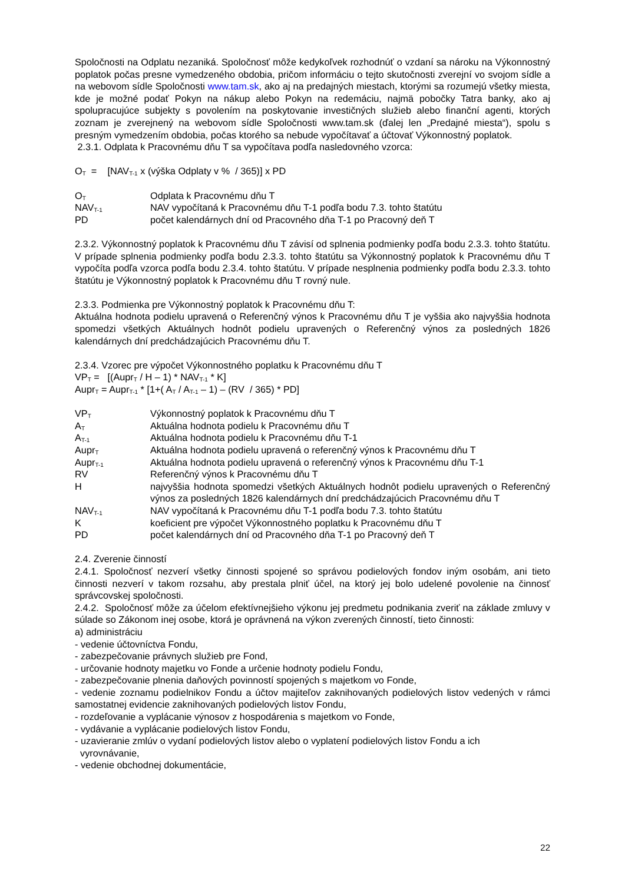Spoločnosti na Odplatu nezaniká. Spoločnosť môže kedykoľvek rozhodnúť o vzdaní sa nároku na Výkonnostný poplatok počas presne vymedzeného obdobia, pričom informáciu o tejto skutočnosti zverejní vo svojom sídle a na webovom sídle Spoločnosti www.tam.sk, ako aj na predajných miestach, ktorými sa rozumejú všetky miesta, kde je možné podať Pokyn na nákup alebo Pokyn na redemáciu, najmä pobočky Tatra banky, ako aj spolupracujúce subjekty s povolením na poskytovanie investičných služieb alebo finanční agenti, ktorých zoznam je zverejnený na webovom sídle Spoločnosti www.tam.sk (ďalej len „Predajné miesta“), spolu s presným vymedzením obdobia, počas ktorého sa nebude vypočítavať a účtovať Výkonnostný poplatok.
2.3.1. Odplata k Pracovnému dňu T sa vypočítava podľa nasledovného vzorca:
O<sub>T</sub> = [NAV<sub>T-1</sub> x (výška Odplaty v % / 365)] x PD
O<sub>T</sub> Odplata k Pracovnému dňu T
NAV<sub>T-1</sub> NAV vypočítaná k Pracovnému dňu T-1 podľa bodu 7.3. tohto štatútu
PD počet kalendárnych dní od Pracovného dňa T-1 po Pracovný deň T
2.3.2. Výkonnostný poplatok k Pracovnému dňu T závisí od splnenia podmienky podľa bodu 2.3.3. tohto štatútu. V prípade splnenia podmienky podľa bodu 2.3.3. tohto štatútu sa Výkonnostný poplatok k Pracovnému dňu T vypočíta podľa vzorca podľa bodu 2.3.4. tohto štatútu. V prípade nesplnenia podmienky podľa bodu 2.3.3. tohto štatútu je Výkonnostný poplatok k Pracovnému dňu T rovný nule.
2.3.3. Podmienka pre Výkonnostný poplatok k Pracovnému dňu T:
Aktuálna hodnota podielu upravená o Referenčný výnos k Pracovnému dňu T je vyššia ako najvyššia hodnota spomedzi všetkých Aktuálnych hodnôt podielu upravených o Referenčný výnos za posledných 1826 kalendárnych dní predchádzajúcich Pracovnému dňu T.
2.3.4. Vzorec pre výpočet Výkonnostného poplatku k Pracovnému dňu T
VP<sub>T</sub> = [(Aupr<sub>T</sub> / H – 1) * NAV<sub>T-1</sub> * K]
Aupr<sub>T</sub> = Aupr<sub>T-1</sub> * [1+( A<sub>T</sub> / A<sub>T-1</sub> – 1) – (RV / 365) * PD]
VP<sub>T</sub> Výkonnostný poplatok k Pracovnému dňu T
A<sub>T</sub> Aktuálna hodnota podielu k Pracovnému dňu T
A<sub>T-1</sub> Aktuálna hodnota podielu k Pracovnému dňu T-1
Aupr<sub>T</sub> Aktuálna hodnota podielu upravená o referenčný výnos k Pracovnému dňu T
Aupr<sub>T-1</sub> Aktuálna hodnota podielu upravená o referenčný výnos k Pracovnému dňu T-1
RV Referenčný výnos k Pracovnému dňu T
Hnajvyššia hodnota spomedzi všetkých Aktuálnych hodnôt podielu upravených o Referenčný výnos za posledných 1826 kalendárnych dní predchádzajúcich Pracovnému dňu T
NAV<sub>T-1</sub> NAV vypočítaná k Pracovnému dňu T-1 podľa bodu 7.3. tohto štatútu
Kkoeficient pre výpočet Výkonnostného poplatku k Pracovnému dňu T
PD počet kalendárnych dní od Pracovného dňa T-1 po Pracovný deň T
2.4. Zverenie činností
2.4.1. Spoločnosť nezverí všetky činnosti spojené so správou podielových fondov iným osobám, ani tieto činnosti nezverí v takom rozsahu, aby prestala plniť účel, na ktorý jej bolo udelené povolenie na činnosť správcovskej spoločnosti.
2.4.2. Spoločnosť môže za účelom efektívnejšieho výkonu jej predmetu podnikania zveriť na základe zmluvy v súlade so Zákonom inej osobe, ktorá je oprávnená na výkon zverených činností, tieto činnosti:
a) administráciu
- vedenie účtovníctva Fondu,
- zabezpečovanie právnych služieb pre Fond,
- určovanie hodnoty majetku vo Fonde a určenie hodnoty podielu Fondu,
- zabezpečovanie plnenia daňových povinností spojených s majetkom vo Fonde,
- vedenie zoznamu podielnikov Fondu a účtov majiteľov zaknihovaných podielových listov vedených v rámci samostatnej evidencie zaknihovaných podielových listov Fondu,
- rozdeľovanie a vyplácanie výnosov z hospodárenia s majetkom vo Fonde,
- vydávanie a vyplácanie podielových listov Fondu,
- uzavieranie zmlúv o vydaní podielových listov alebo o vyplatení podielových listov Fondu a ich
vyrovnávanie,
- vedenie obchodnej dokumentácie,
22